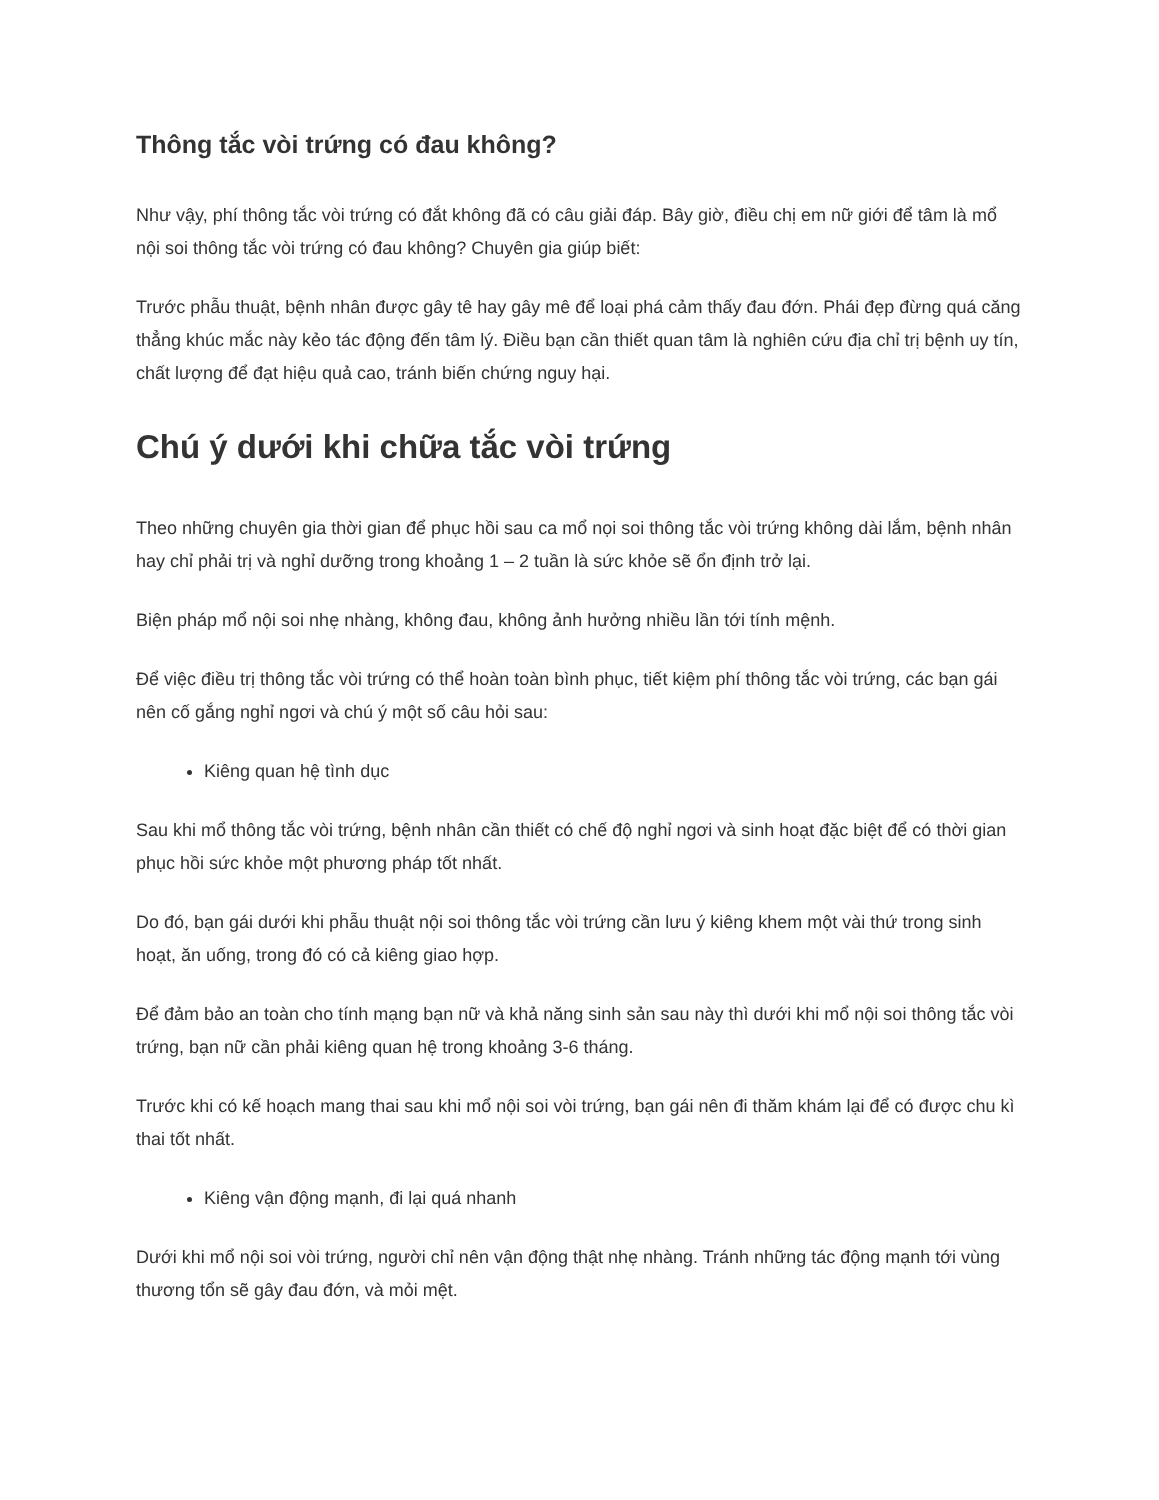Thông tắc vòi trứng có đau không?
Như vậy, phí thông tắc vòi trứng có đắt không đã có câu giải đáp. Bây giờ, điều chị em nữ giới để tâm là mổ nội soi thông tắc vòi trứng có đau không? Chuyên gia giúp biết:
Trước phẫu thuật, bệnh nhân được gây tê hay gây mê để loại phá cảm thấy đau đớn. Phái đẹp đừng quá căng thẳng khúc mắc này kẻo tác động đến tâm lý. Điều bạn cần thiết quan tâm là nghiên cứu địa chỉ trị bệnh uy tín, chất lượng để đạt hiệu quả cao, tránh biến chứng nguy hại.
Chú ý dưới khi chữa tắc vòi trứng
Theo những chuyên gia thời gian để phục hồi sau ca mổ nọi soi thông tắc vòi trứng không dài lắm, bệnh nhân hay chỉ phải trị và nghỉ dưỡng trong khoảng 1 – 2 tuần là sức khỏe sẽ ổn định trở lại.
Biện pháp mổ nội soi nhẹ nhàng, không đau, không ảnh hưởng nhiều lần tới tính mệnh.
Để việc điều trị thông tắc vòi trứng có thể hoàn toàn bình phục, tiết kiệm phí thông tắc vòi trứng, các bạn gái nên cố gắng nghỉ ngơi và chú ý một số câu hỏi sau:
Kiêng quan hệ tình dục
Sau khi mổ thông tắc vòi trứng, bệnh nhân cần thiết có chế độ nghỉ ngơi và sinh hoạt đặc biệt để có thời gian phục hồi sức khỏe một phương pháp tốt nhất.
Do đó, bạn gái dưới khi phẫu thuật nội soi thông tắc vòi trứng cần lưu ý kiêng khem một vài thứ trong sinh hoạt, ăn uống, trong đó có cả kiêng giao hợp.
Để đảm bảo an toàn cho tính mạng bạn nữ và khả năng sinh sản sau này thì dưới khi mổ nội soi thông tắc vòi trứng, bạn nữ cần phải kiêng quan hệ trong khoảng 3-6 tháng.
Trước khi có kế hoạch mang thai sau khi mổ nội soi vòi trứng, bạn gái nên đi thăm khám lại để có được chu kì thai tốt nhất.
Kiêng vận động mạnh, đi lại quá nhanh
Dưới khi mổ nội soi vòi trứng, người chỉ nên vận động thật nhẹ nhàng. Tránh những tác động mạnh tới vùng thương tổn sẽ gây đau đớn, và mỏi mệt.